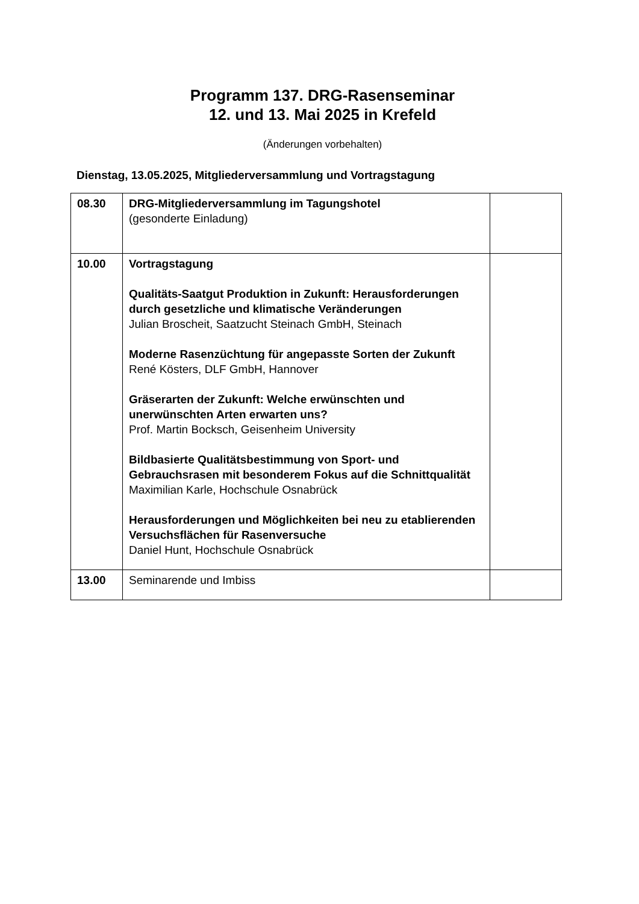Programm 137. DRG-Rasenseminar
12. und 13. Mai 2025 in Krefeld
(Änderungen vorbehalten)
Dienstag, 13.05.2025, Mitgliederversammlung und Vortragstagung
| 08.30 | DRG-Mitgliederversammlung im Tagungshotel (gesonderte Einladung) | |
| 10.00 | Vortragstagung Qualitäts-Saatgut Produktion in Zukunft: Herausforderungen durch gesetzliche und klimatische Veränderungen Julian Broscheit, Saatzucht Steinach GmbH, Steinach Moderne Rasenzüchtung für angepasste Sorten der Zukunft René Kösters, DLF GmbH, Hannover Gräserarten der Zukunft: Welche erwünschten und unerwünschten Arten erwarten uns? Prof. Martin Bocksch, Geisenheim University Bildbasierte Qualitätsbestimmung von Sport- und Gebrauchsrasen mit besonderem Fokus auf die Schnittqualität Maximilian Karle, Hochschule Osnabrück Herausforderungen und Möglichkeiten bei neu zu etablierenden Versuchsflächen für Rasenversuche Daniel Hunt, Hochschule Osnabrück | |
| 13.00 | Seminarende und Imbiss | |